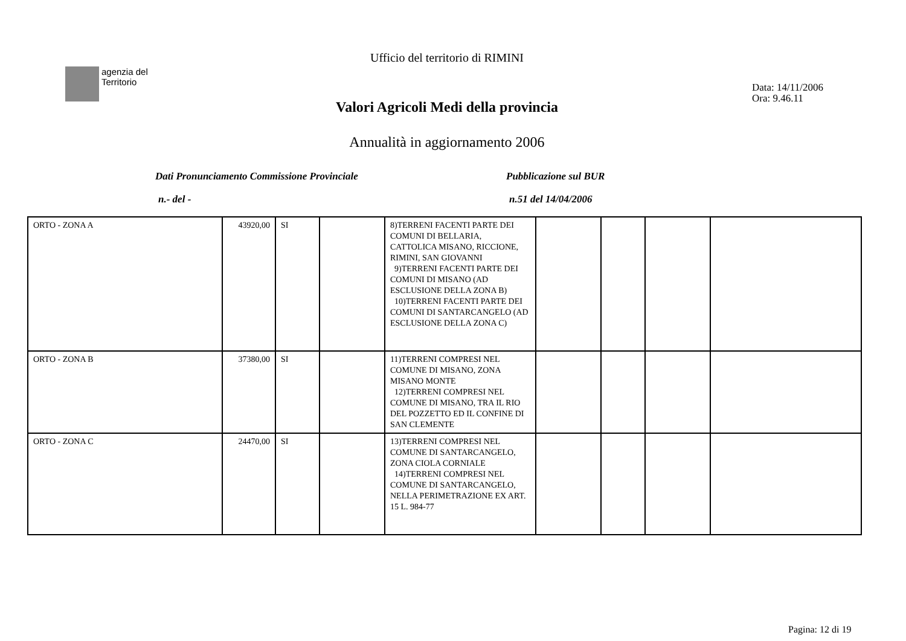agenzia del
Territorio
Ufficio del territorio di RIMINI
Data: 14/11/2006
Ora: 9.46.11
Valori Agricoli Medi della provincia
Annualità in aggiornamento 2006
Dati Pronunciamento Commissione Provinciale
Pubblicazione sul BUR
n.- del - n.51 del 14/04/2006
| ORTO - ZONA A | 43920,00 | SI | | 8)TERRENI FACENTI PARTE DEI COMUNI DI BELLARIA, CATTOLICA MISANO, RICCIONE, RIMINI, SAN GIOVANNI 9)TERRENI FACENTI PARTE DEI COMUNI DI MISANO (AD ESCLUSIONE DELLA ZONA B) 10)TERRENI FACENTI PARTE DEI COMUNI DI SANTARCANGELO (AD ESCLUSIONE DELLA ZONA C) | | | | |
| ORTO - ZONA B | 37380,00 | SI | | 11)TERRENI COMPRESI NEL COMUNE DI MISANO, ZONA MISANO MONTE 12)TERRENI COMPRESI NEL COMUNE DI MISANO, TRA IL RIO DEL POZZETTO ED IL CONFINE DI SAN CLEMENTE | | | | |
| ORTO - ZONA C | 24470,00 | SI | | 13)TERRENI COMPRESI NEL COMUNE DI SANTARCANGELO, ZONA CIOLA CORNIALE 14)TERRENI COMPRESI NEL COMUNE DI SANTARCANGELO, NELLA PERIMETRAZIONE EX ART. 15 L. 984-77 | | | | |
Pagina: 12 di 19